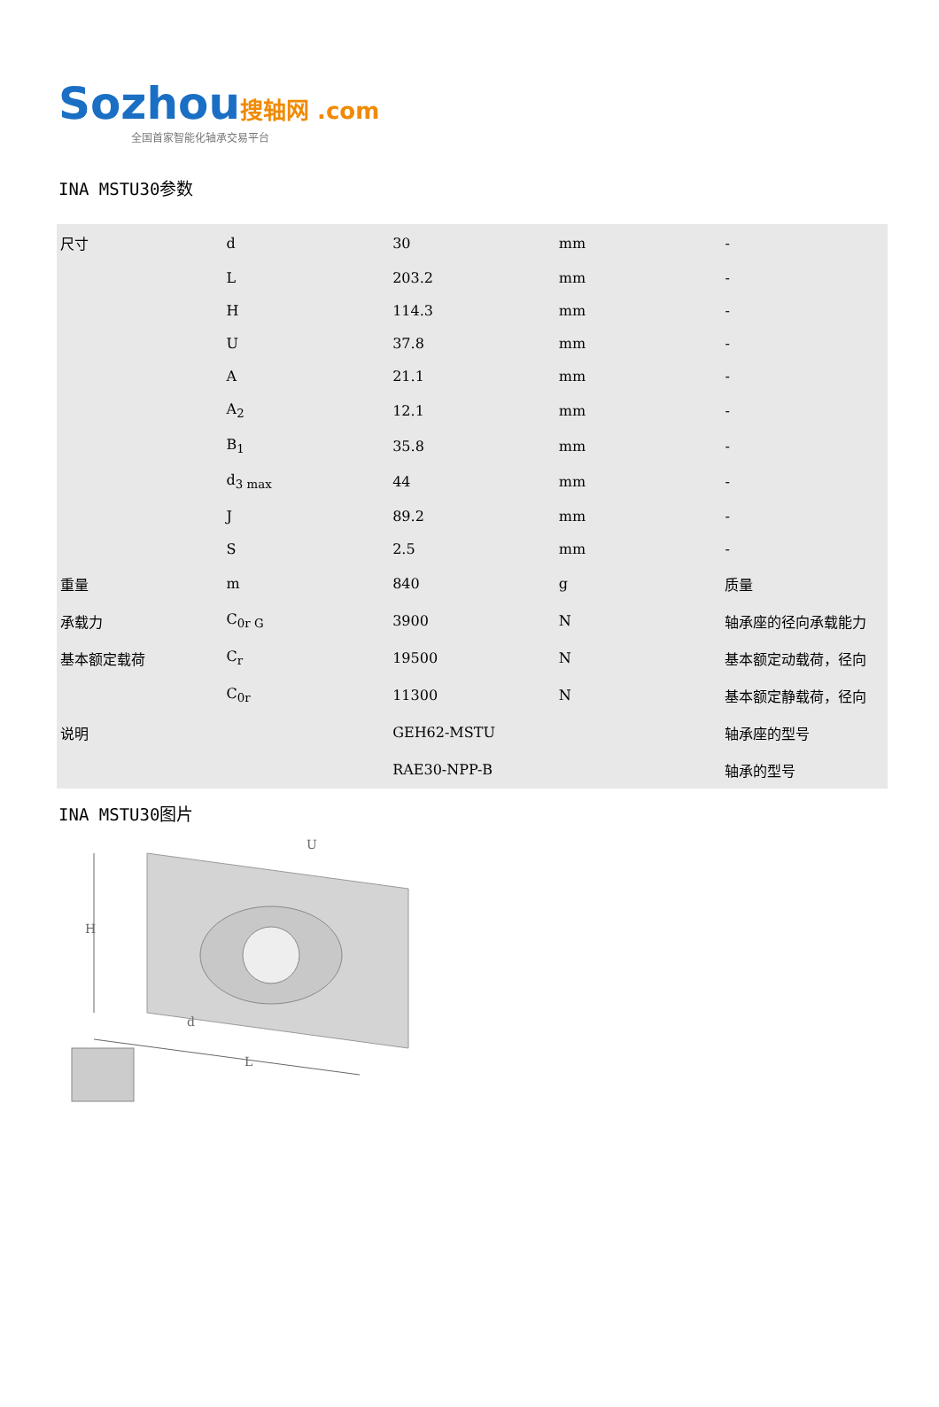Sozhou 搜轴网 .com
全国首家智能化轴承交易平台
INA MSTU30参数
| 尺寸 | d | 30 | mm | - |
| | L | 203.2 | mm | - |
| | H | 114.3 | mm | - |
| | U | 37.8 | mm | - |
| | A | 21.1 | mm | - |
| | A<sub>2</sub> | 12.1 | mm | - |
| | B<sub>1</sub> | 35.8 | mm | - |
| | d<sub>3 max</sub> | 44 | mm | - |
| | J | 89.2 | mm | - |
| | S | 2.5 | mm | - |
| 重量 | m | 840 | g | 质量 |
| 承载力 | C<sub>0r G</sub> | 3900 | N | 轴承座的径向承载能力 |
| 基本额定载荷 | C<sub>r</sub> | 19500 | N | 基本额定动载荷，径向 |
| | C<sub>0r</sub> | 11300 | N | 基本额定静载荷，径向 |
| 说明 | | GEH62-MSTU | | 轴承座的型号 |
| | | RAE30-NPP-B | | 轴承的型号 |
INA MSTU30图片
H
L
U
d